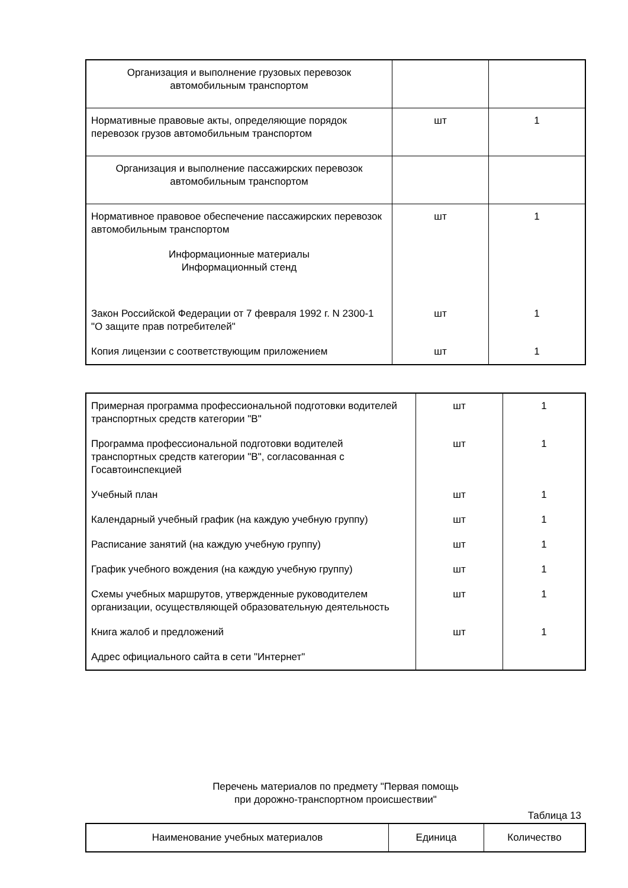| Организация и выполнение грузовых перевозок автомобильным транспортом | | |
| Нормативные правовые акты, определяющие порядок перевозок грузов автомобильным транспортом | шт | 1 |
| Организация и выполнение пассажирских перевозок автомобильным транспортом | | |
| Нормативное правовое обеспечение пассажирских перевозок автомобильным транспортом | шт | 1 |
| Информационные материалы Информационный стенд | | |
| Закон Российской Федерации от 7 февраля 1992 г. N 2300-1 "О защите прав потребителей" | шт | 1 |
| Копия лицензии с соответствующим приложением | шт | 1 |
| Примерная программа профессиональной подготовки водителей транспортных средств категории "B" | шт | 1 |
| Программа профессиональной подготовки водителей транспортных средств категории "B", согласованная с Госавтоинспекцией | шт | 1 |
| Учебный план | шт | 1 |
| Календарный учебный график (на каждую учебную группу) | шт | 1 |
| Расписание занятий (на каждую учебную группу) | шт | 1 |
| График учебного вождения (на каждую учебную группу) | шт | 1 |
| Схемы учебных маршрутов, утвержденные руководителем организации, осуществляющей образовательную деятельность | шт | 1 |
| Книга жалоб и предложений | шт | 1 |
| Адрес официального сайта в сети "Интернет" | | |
Перечень материалов по предмету "Первая помощь
при дорожно-транспортном происшествии"
Таблица 13
| Наименование учебных материалов | Единица | Количество |
| --- | --- | --- |